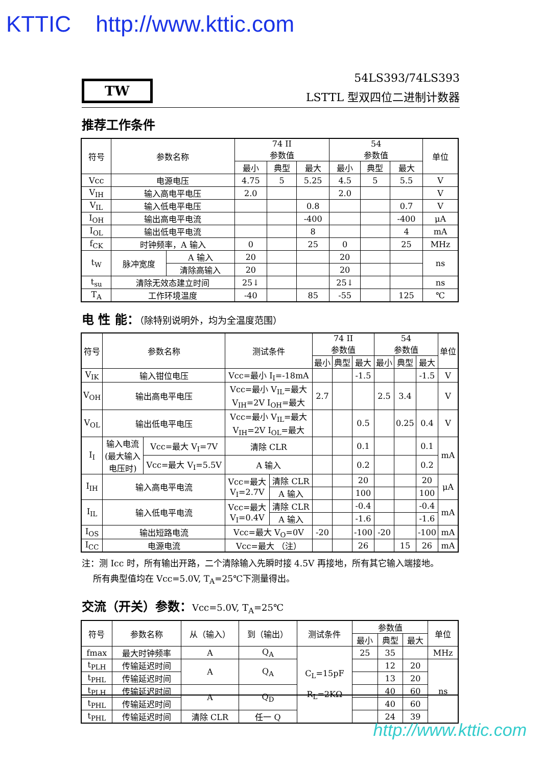KTTIC http://www.kttic.com
TW
54LS393/74LS393
LSTTL 型双四位二进制计数器
推荐工作条件
| 符号 | 参数名称 | | 74 II 参数值 | | | 54 参数值 | | | 单位 |
| --- | --- | --- | --- | --- | --- | --- | --- | --- | --- |
| | | | 最小 | 典型 | 最大 | 最小 | 典型 | 最大 | |
| Vcc | 电源电压 | | 4.75 | 5 | 5.25 | 4.5 | 5 | 5.5 | V |
| V<sub>IH</sub> | 输入高电平电压 | | 2.0 | | | 2.0 | | | V |
| V<sub>IL</sub> | 输入低电平电压 | | | | 0.8 | | | 0.7 | V |
| I<sub>OH</sub> | 输出高电平电流 | | | | -400 | | | -400 | μA |
| I<sub>OL</sub> | 输出低电平电流 | | | | 8 | | | 4 | mA |
| f<sub>CK</sub> | 时钟频率，A 输入 | | 0 | | 25 | 0 | | 25 | MHz |
| t<sub>W</sub> | 脉冲宽度 | A 输入 | 20 | | | 20 | | | ns |
| | | 清除高输入 | 20 | | | 20 | | | |
| t<sub>su</sub> | 清除无效态建立时间 | | 25↓ | | | 25↓ | | | ns |
| T<sub>A</sub> | 工作环境温度 | | -40 | | 85 | -55 | | 125 | ℃ |
电 性 能：（除特别说明外，均为全温度范围）
| 符号 | 参数名称 | | 测试条件 | | 74 II 参数值 | | | 54 参数值 | | | 单位 |
| --- | --- | --- | --- | --- | --- | --- | --- | --- | --- | --- | --- |
| | | | | | 最小 | 典型 | 最大 | 最小 | 典型 | 最大 | |
| V<sub>IK</sub> | 输入钳位电压 | | Vcc=最小 I<sub>I</sub>=-18mA | | | | -1.5 | | | -1.5 | V |
| V<sub>OH</sub> | 输出高电平电压 | | Vcc=最小 V<sub>IL</sub>=最大 V<sub>IH</sub>=2V I<sub>OH</sub>=最大 | | 2.7 | | | 2.5 | 3.4 | | V |
| V<sub>OL</sub> | 输出低电平电压 | | Vcc=最小 V<sub>IL</sub>=最大 V<sub>IH</sub>=2V I<sub>OL</sub>=最大 | | | | 0.5 | | 0.25 | 0.4 | V |
| I<sub>I</sub> | 输入电流 (最大输入 电压时) | Vcc=最大 V<sub>I</sub>=7V | 清除 CLR | | | | 0.1 | | | 0.1 | mA |
| | | Vcc=最大 V<sub>I</sub>=5.5V | A 输入 | | | | 0.2 | | | 0.2 | |
| I<sub>IH</sub> | 输入高电平电流 | | Vcc=最大 V<sub>I</sub>=2.7V | 清除 CLR | | | 20 | | | 20 | μA |
| | | | | A 输入 | | | 100 | | | 100 | |
| I<sub>IL</sub> | 输入低电平电流 | | Vcc=最大 V<sub>I</sub>=0.4V | 清除 CLR | | | -0.4 | | | -0.4 | mA |
| | | | | A 输入 | | | -1.6 | | | -1.6 | |
| I<sub>OS</sub> | 输出短路电流 | | Vcc=最大 V<sub>O</sub>=0V | | -20 | | -100 | -20 | | -100 | mA |
| I<sub>CC</sub> | 电源电流 | | Vcc=最大 （注） | | | | 26 | | 15 | 26 | mA |
注：测 Icc 时，所有输出开路，二个清除输入先瞬时接 4.5V 再接地，所有其它输入端接地。
所有典型值均在 Vcc=5.0V, T<sub>A</sub>=25℃下测量得出。
交流（开关）参数：Vcc=5.0V, T<sub>A</sub>=25℃
| 符号 | 参数名称 | 从（输入） | 到（输出） | 测试条件 | 参数值 | | | 单位 |
| --- | --- | --- | --- | --- | --- | --- | --- | --- |
| | | | | | 最小 | 典型 | 最大 | |
| fmax | 最大时钟频率 | A | Q<sub>A</sub> | C<sub>L</sub>=15pF R<sub>L</sub>=2KΩ | 25 | 35 | | MHz |
| t<sub>PLH</sub> | 传输延迟时间 | A | Q<sub>A</sub> | | | 12 | 20 | ns |
| t<sub>PHL</sub> | 传输延迟时间 | | | | | 13 | 20 | |
| t<sub>PLH</sub> | 传输延迟时间 | A | Q<sub>D</sub> | | | 40 | 60 | |
| t<sub>PHL</sub> | 传输延迟时间 | | | | | 40 | 60 | |
| t<sub>PHL</sub> | 传输延迟时间 | 清除 CLR | 任一 Q | | | 24 | 39 | |
http://www.kttic.com